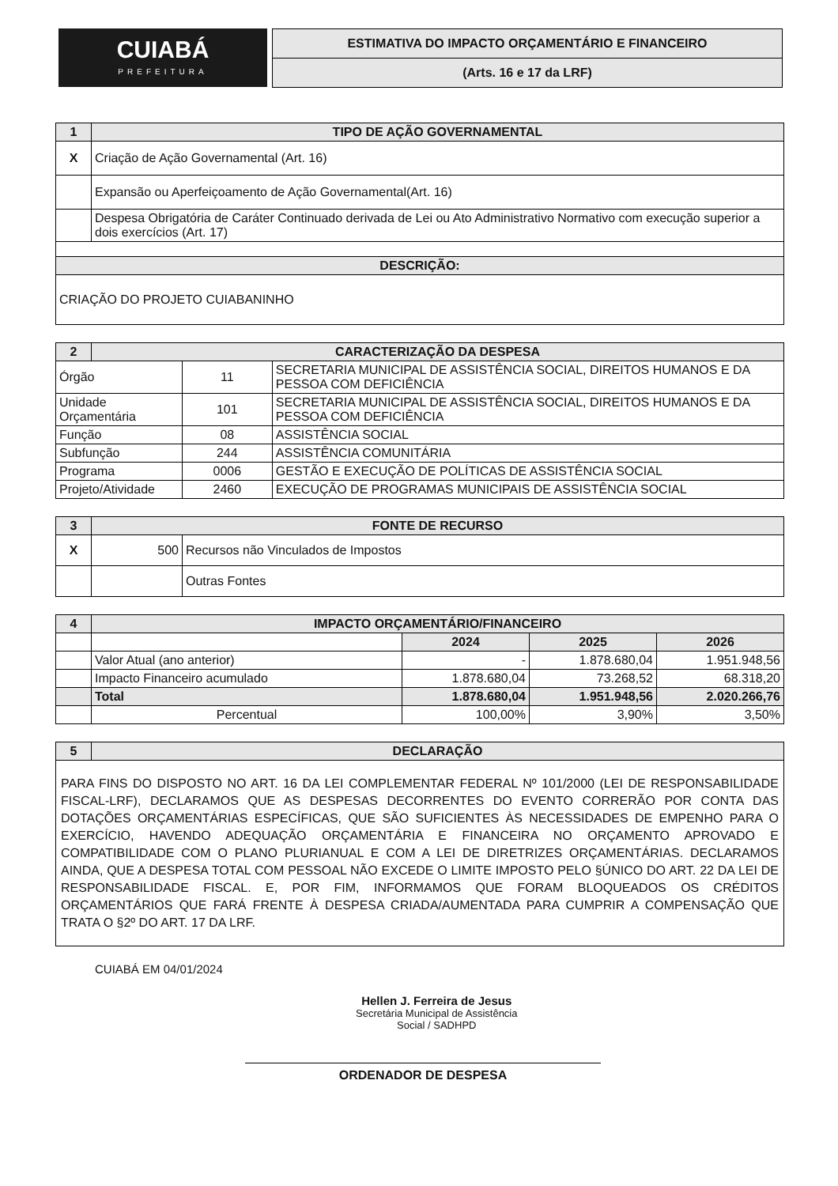CUIABÁ
PREFEITURA
ESTIMATIVA DO IMPACTO ORÇAMENTÁRIO E FINANCEIRO
(Arts. 16 e 17 da LRF)
| 1 | TIPO DE AÇÃO GOVERNAMENTAL |
| --- | --- |
| X | Criação de Ação Governamental (Art. 16) |
| | Expansão ou Aperfeiçoamento de Ação Governamental(Art. 16) |
| | Despesa Obrigatória de Caráter Continuado derivada de Lei ou Ato Administrativo Normativo com execução superior a dois exercícios (Art. 17) |
| DESCRIÇÃO: | |
| CRIAÇÃO DO PROJETO CUIABANINHO | |
| 2 | CARACTERIZAÇÃO DA DESPESA | | |
| --- | --- | --- | --- |
| Órgão | | 11 | SECRETARIA MUNICIPAL DE ASSISTÊNCIA SOCIAL, DIREITOS HUMANOS E DA PESSOA COM DEFICIÊNCIA |
| Unidade Orçamentária | | 101 | SECRETARIA MUNICIPAL DE ASSISTÊNCIA SOCIAL, DIREITOS HUMANOS E DA PESSOA COM DEFICIÊNCIA |
| Função | | 08 | ASSISTÊNCIA SOCIAL |
| Subfunção | | 244 | ASSISTÊNCIA COMUNITÁRIA |
| Programa | | 0006 | GESTÃO E EXECUÇÃO DE POLÍTICAS DE ASSISTÊNCIA SOCIAL |
| Projeto/Atividade | | 2460 | EXECUÇÃO DE PROGRAMAS MUNICIPAIS DE ASSISTÊNCIA SOCIAL |
| 3 | FONTE DE RECURSO | |
| --- | --- | --- |
| X | 500 | Recursos não Vinculados de Impostos |
| | | Outras Fontes |
| 4 | IMPACTO ORÇAMENTÁRIO/FINANCEIRO | | | |
| --- | --- | --- | --- | --- |
| | | 2024 | 2025 | 2026 |
| | Valor Atual (ano anterior) | - | 1.878.680,04 | 1.951.948,56 |
| | Impacto Financeiro acumulado | 1.878.680,04 | 73.268,52 | 68.318,20 |
| | Total | 1.878.680,04 | 1.951.948,56 | 2.020.266,76 |
| | Percentual | 100,00% | 3,90% | 3,50% |
| 5 | DECLARAÇÃO |
| --- | --- |
| PARA FINS DO DISPOSTO NO ART. 16 DA LEI COMPLEMENTAR FEDERAL Nº 101/2000 (LEI DE RESPONSABILIDADE FISCAL-LRF), DECLARAMOS QUE AS DESPESAS DECORRENTES DO EVENTO CORRERÃO POR CONTA DAS DOTAÇÕES ORÇAMENTÁRIAS ESPECÍFICAS, QUE SÃO SUFICIENTES ÀS NECESSIDADES DE EMPENHO PARA O EXERCÍCIO, HAVENDO ADEQUAÇÃO ORÇAMENTÁRIA E FINANCEIRA NO ORÇAMENTO APROVADO E COMPATIBILIDADE COM O PLANO PLURIANUAL E COM A LEI DE DIRETRIZES ORÇAMENTÁRIAS. DECLARAMOS AINDA, QUE A DESPESA TOTAL COM PESSOAL NÃO EXCEDE O LIMITE IMPOSTO PELO §ÚNICO DO ART. 22 DA LEI DE RESPONSABILIDADE FISCAL. E, POR FIM, INFORMAMOS QUE FORAM BLOQUEADOS OS CRÉDITOS ORÇAMENTÁRIOS QUE FARÁ FRENTE À DESPESA CRIADA/AUMENTADA PARA CUMPRIR A COMPENSAÇÃO QUE TRATA O §2º DO ART. 17 DA LRF. | |
CUIABÁ EM 04/01/2024
Hellen J. Ferreira de Jesus
Secretária Municipal de Assistência
Social / SADHPD
ORDENADOR DE DESPESA